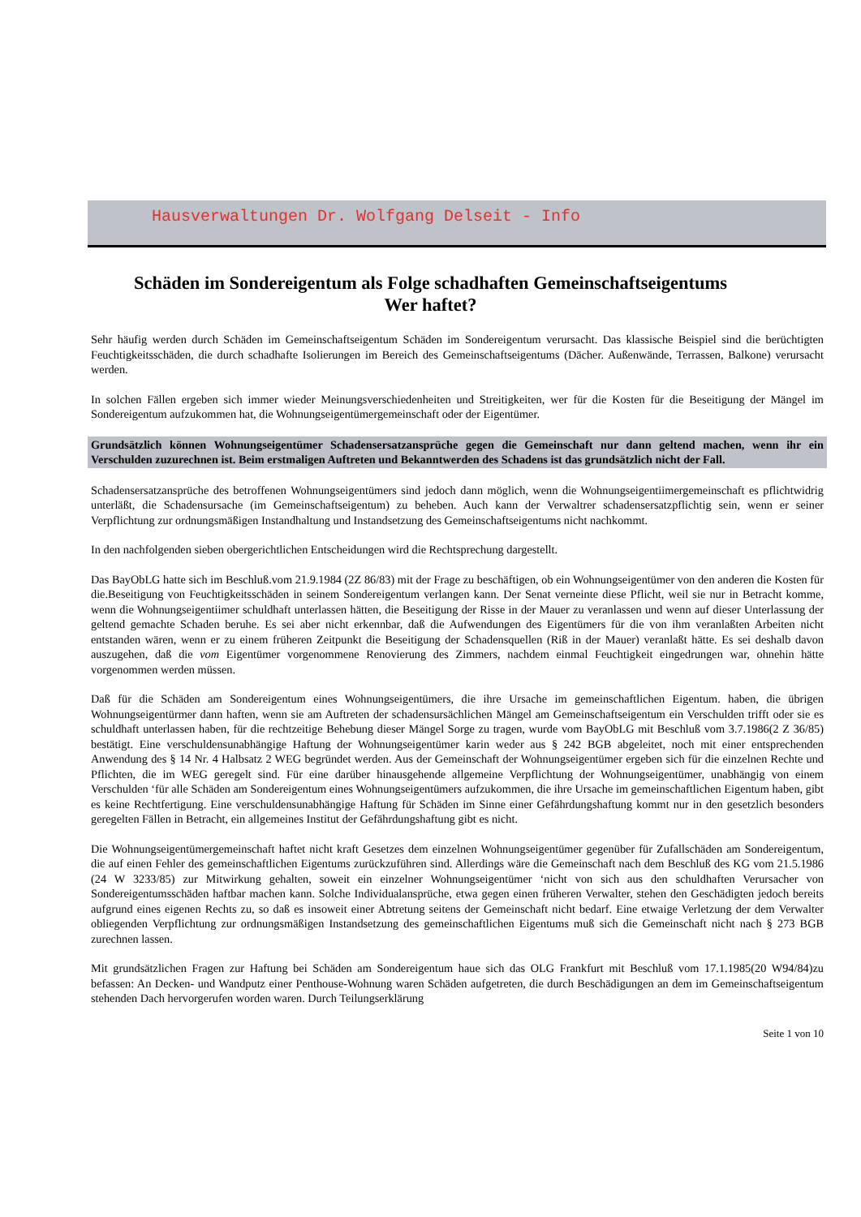Hausverwaltungen Dr. Wolfgang Delseit - Info
Schäden im Sondereigentum als Folge schadhaften Gemeinschaftseigentums
Wer haftet?
Sehr häufig werden durch Schäden im Gemeinschaftseigentum Schäden im Sondereigentum verursacht. Das klassische Beispiel sind die berüchtigten Feuchtigkeitsschäden, die durch schadhafte Isolierungen im Bereich des Gemeinschaftseigentums (Dächer. Außenwände, Terrassen, Balkone) verursacht werden.
In solchen Fällen ergeben sich immer wieder Meinungsverschiedenheiten und Streitigkeiten, wer für die Kosten für die Beseitigung der Mängel im Sondereigentum aufzukommen hat, die Wohnungseigentümergemeinschaft oder der Eigentümer.
Grundsätzlich können Wohnungseigentümer Schadensersatzansprüche gegen die Gemeinschaft nur dann geltend machen, wenn ihr ein Verschulden zuzurechnen ist. Beim erstmaligen Auftreten und Bekanntwerden des Schadens ist das grundsätzlich nicht der Fall.
Schadensersatzansprüche des betroffenen Wohnungseigentümers sind jedoch dann möglich, wenn die Wohnungseigentiimergemeinschaft es pflichtwidrig unterläßt, die Schadensursache (im Gemeinschaftseigentum) zu beheben. Auch kann der Verwaltrer schadensersatzpflichtig sein, wenn er seiner Verpflichtung zur ordnungsmäßigen Instandhaltung und Instandsetzung des Gemeinschaftseigentums nicht nachkommt.
In den nachfolgenden sieben obergerichtlichen Entscheidungen wird die Rechtsprechung dargestellt.
Das BayObLG hatte sich im Beschluß.vom 21.9.1984 (2Z 86/83) mit der Frage zu beschäftigen, ob ein Wohnungseigentümer von den anderen die Kosten für die.Beseitigung von Feuchtigkeitsschäden in seinem Sondereigentum verlangen kann. Der Senat verneinte diese Pflicht, weil sie nur in Betracht komme, wenn die Wohnungseigentiimer schuldhaft unterlassen hätten, die Beseitigung der Risse in der Mauer zu veranlassen und wenn auf dieser Unterlassung der geltend gemachte Schaden beruhe. Es sei aber nicht erkennbar, daß die Aufwendungen des Eigentümers für die von ihm veranlaßten Arbeiten nicht entstanden wären, wenn er zu einem früheren Zeitpunkt die Beseitigung der Schadensquellen (Riß in der Mauer) veranlaßt hätte. Es sei deshalb davon auszugehen, daß die vom Eigentümer vorgenommene Renovierung des Zimmers, nachdem einmal Feuchtigkeit eingedrungen war, ohnehin hätte vorgenommen werden müssen.
Daß für die Schäden am Sondereigentum eines Wohnungseigentümers, die ihre Ursache im gemeinschaftlichen Eigentum. haben, die übrigen Wohnungseigentürmer dann haften, wenn sie am Auftreten der schadensursächlichen Mängel am Gemeinschaftseigentum ein Verschulden trifft oder sie es schuldhaft unterlassen haben, für die rechtzeitige Behebung dieser Mängel Sorge zu tragen, wurde vom BayObLG mit Beschluß vom 3.7.1986(2 Z 36/85) bestätigt. Eine verschuldensunabhängige Haftung der Wohnungseigentümer karin weder aus § 242 BGB abgeleitet, noch mit einer entsprechenden Anwendung des § 14 Nr. 4 Halbsatz 2 WEG begründet werden. Aus der Gemeinschaft der Wohnungseigentümer ergeben sich für die einzelnen Rechte und Pflichten, die im WEG geregelt sind. Für eine darüber hinausgehende allgemeine Verpflichtung der Wohnungseigentümer, unabhängig von einem Verschulden ‘für alle Schäden am Sondereigentum eines Wohnungseigentümers aufzukommen, die ihre Ursache im gemeinschaftlichen Eigentum haben, gibt es keine Rechtfertigung. Eine verschuldensunabhängige Haftung für Schäden im Sinne einer Gefährdungshaftung kommt nur in den gesetzlich besonders geregelten Fällen in Betracht, ein allgemeines Institut der Gefährdungshaftung gibt es nicht.
Die Wohnungseigentümergemeinschaft haftet nicht kraft Gesetzes dem einzelnen Wohnungseigentümer gegenüber für Zufallschäden am Sondereigentum, die auf einen Fehler des gemeinschaftlichen Eigentums zurückzuführen sind. Allerdings wäre die Gemeinschaft nach dem Beschluß des KG vom 21.5.1986 (24 W 3233/85) zur Mitwirkung gehalten, soweit ein einzelner Wohnungseigentümer ‘nicht von sich aus den schuldhaften Verursacher von Sondereigentumsschäden haftbar machen kann. Solche Individualansprüche, etwa gegen einen früheren Verwalter, stehen den Geschädigten jedoch bereits aufgrund eines eigenen Rechts zu, so daß es insoweit einer Abtretung seitens der Gemeinschaft nicht bedarf. Eine etwaige Verletzung der dem Verwalter obliegenden Verpflichtung zur ordnungsmäßigen Instandsetzung des gemeinschaftlichen Eigentums muß sich die Gemeinschaft nicht nach § 273 BGB zurechnen lassen.
Mit grundsätzlichen Fragen zur Haftung bei Schäden am Sondereigentum haue sich das OLG Frankfurt mit Beschluß vom 17.1.1985(20 W94/84)zu befassen: An Decken- und Wandputz einer Penthouse-Wohnung waren Schäden aufgetreten, die durch Beschädigungen an dem im Gemeinschaftseigentum stehenden Dach hervorgerufen worden waren. Durch Teilungserklärung
Seite 1 von 10